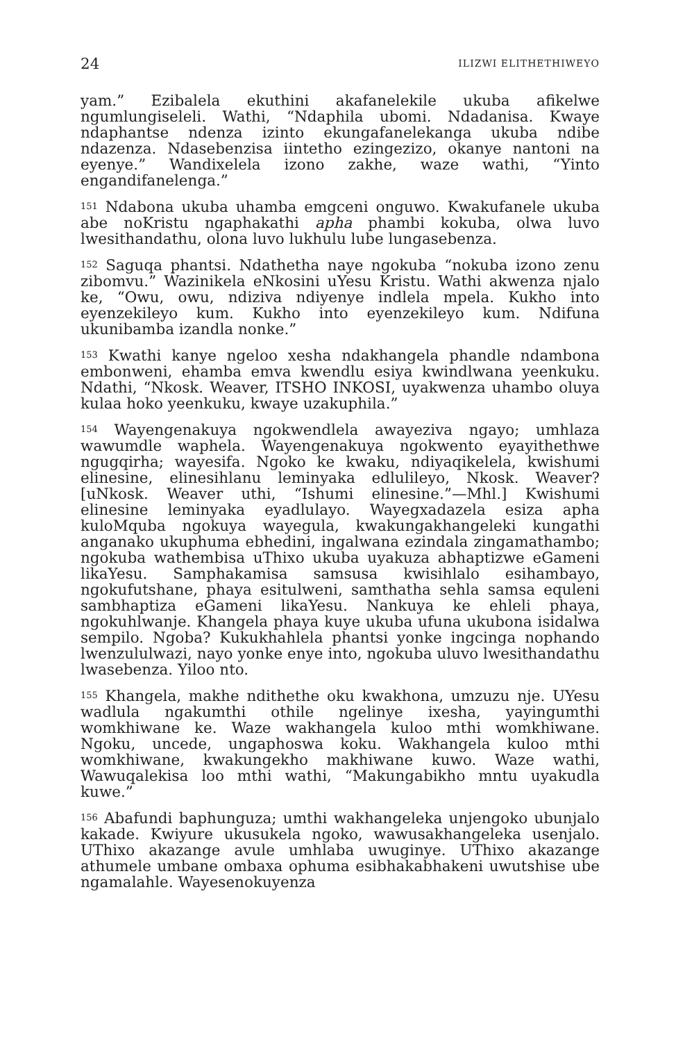24 ILIZWI ELITHETHIWEYO
yam.” Ezibalela ekuthini akafanelekile ukuba afikelwe ngumlungiseleli. Wathi, “Ndaphila ubomi. Ndadanisa. Kwaye ndaphantse ndenza izinto ekungafanelekanga ukuba ndibe ndazenza. Ndasebenzisa iintetho ezingezizo, okanye nantoni na eyenye.” Wandixelela izono zakhe, waze wathi, “Yinto engandifanelenga.”
<sup>151</sup> Ndabona ukuba uhamba emgceni onguwo. Kwakufanele ukuba abe noKristu ngaphakathi apha phambi kokuba, olwa luvo lwesithandathu, olona luvo lukhulu lube lungasebenza.
<sup>152</sup> Saguqa phantsi. Ndathetha naye ngokuba “nokuba izono zenu zibomvu.” Wazinikela eNkosini uYesu Kristu. Wathi akwenza njalo ke, “Owu, owu, ndiziva ndiyenye indlela mpela. Kukho into eyenzekileyo kum. Kukho into eyenzekileyo kum. Ndifuna ukunibamba izandla nonke.”
<sup>153</sup> Kwathi kanye ngeloo xesha ndakhangela phandle ndambona embonweni, ehamba emva kwendlu esiya kwindlwana yeenkuku. Ndathi, “Nkosk. Weaver, ITSHO INKOSI, uyakwenza uhambo oluya kulaa hoko yeenkuku, kwaye uzakuphila.”
<sup>154</sup> Wayengenakuya ngokwendlela awayeziva ngayo; umhlaza wawumdle waphela. Wayengenakuya ngokwento eyayithethwe ngugqirha; wayesifa. Ngoko ke kwaku, ndiyaqikelela, kwishumi elinesine, elinesihlanu leminyaka edlulileyo, Nkosk. Weaver? [uNkosk. Weaver uthi, “Ishumi elinesine.”—Mhl.] Kwishumi elinesine leminyaka eyadlulayo. Wayegxadazela esiza apha kuloMquba ngokuya wayegula, kwakungakhangeleki kungathi anganako ukuphuma ebhedini, ingalwana ezindala zingamathambo; ngokuba wathembisa uThixo ukuba uyakuza abhaptizwe eGameni likaYesu. Samphakamisa samsusa kwisihlalo esihambayo, ngokufutshane, phaya esitulweni, samthatha sehla samsa equleni sambhaptiza eGameni likaYesu. Nankuya ke ehleli phaya, ngokuhlwanje. Khangela phaya kuye ukuba ufuna ukubona isidalwa sempilo. Ngoba? Kukukhahlela phantsi yonke ingcinga nophando lwenzululwazi, nayo yonke enye into, ngokuba uluvo lwesithandathu lwasebenza. Yiloo nto.
<sup>155</sup> Khangela, makhe ndithethe oku kwakhona, umzuzu nje. UYesu wadlula ngakumthi othile ngelinye ixesha, yayingumthi womkhiwane ke. Waze wakhangela kuloo mthi womkhiwane. Ngoku, uncede, ungaphoswa koku. Wakhangela kuloo mthi womkhiwane, kwakungekho makhiwane kuwo. Waze wathi, Wawuqalekisa loo mthi wathi, “Makungabikho mntu uyakudla kuwe.”
<sup>156</sup> Abafundi baphunguza; umthi wakhangeleka unjengoko ubunjalo kakade. Kwiyure ukusukela ngoko, wawusakhangeleka usenjalo. UThixo akazange avule umhlaba uwuginye. UThixo akazange athumele umbane ombaxa ophuma esibhakabhakeni uwutshise ube ngamalahle. Wayesenokuyenza